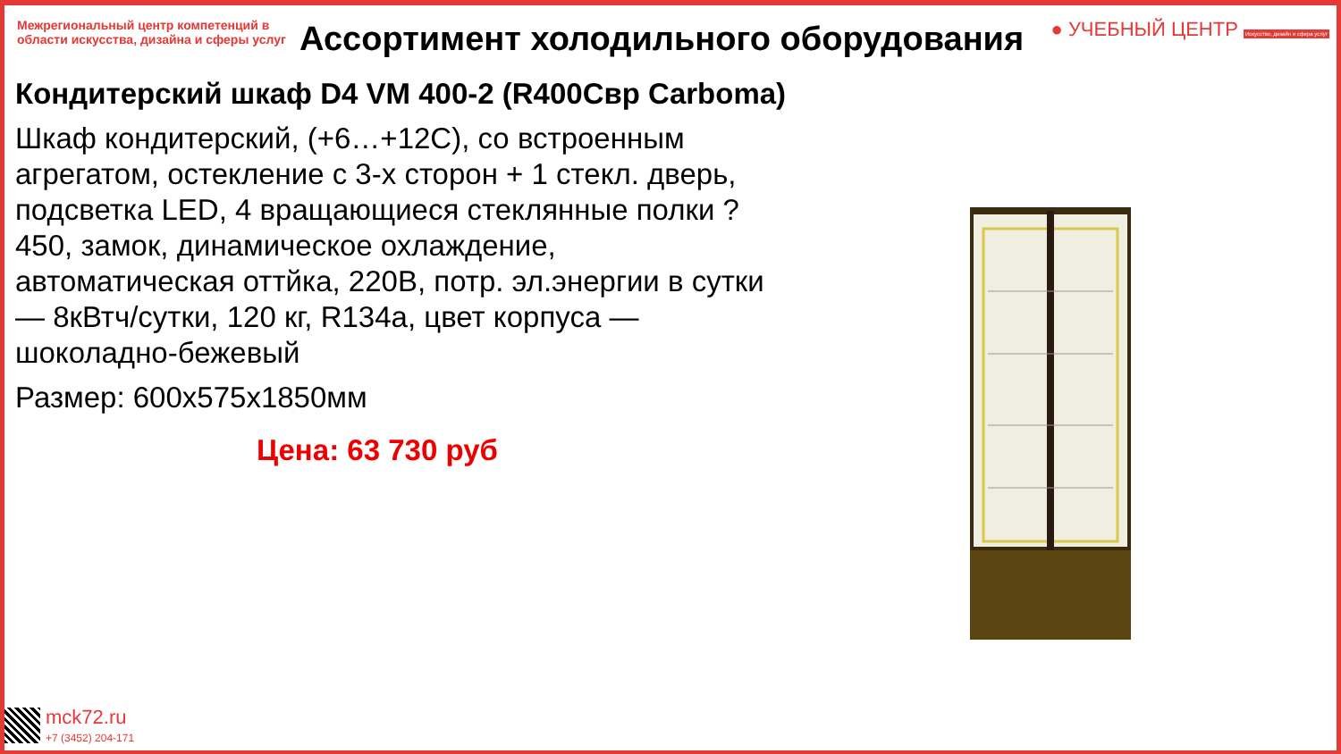Межрегиональный центр компетенций в области искусства, дизайна и сферы услуг
● УЧЕБНЫЙ ЦЕНТР Искусство, дизайн и сфера услуг
Ассортимент холодильного оборудования
Кондитерский шкаф D4 VM 400-2 (R400Свр Carboma)
Шкаф кондитерский, (+6…+12С), со встроенным агрегатом, остекление с 3-х сторон + 1 стекл. дверь, подсветка LED, 4 вращающиеся стеклянные полки ?450, замок, динамическое охлаждение, автоматическая оттйка, 220В, потр. эл.энергии в сутки — 8кВтч/сутки, 120 кг, R134a, цвет корпуса — шоколадно-бежевый
Размер: 600x575x1850мм
Цена: 63 730 руб
mck72.ru
+7 (3452) 204-171